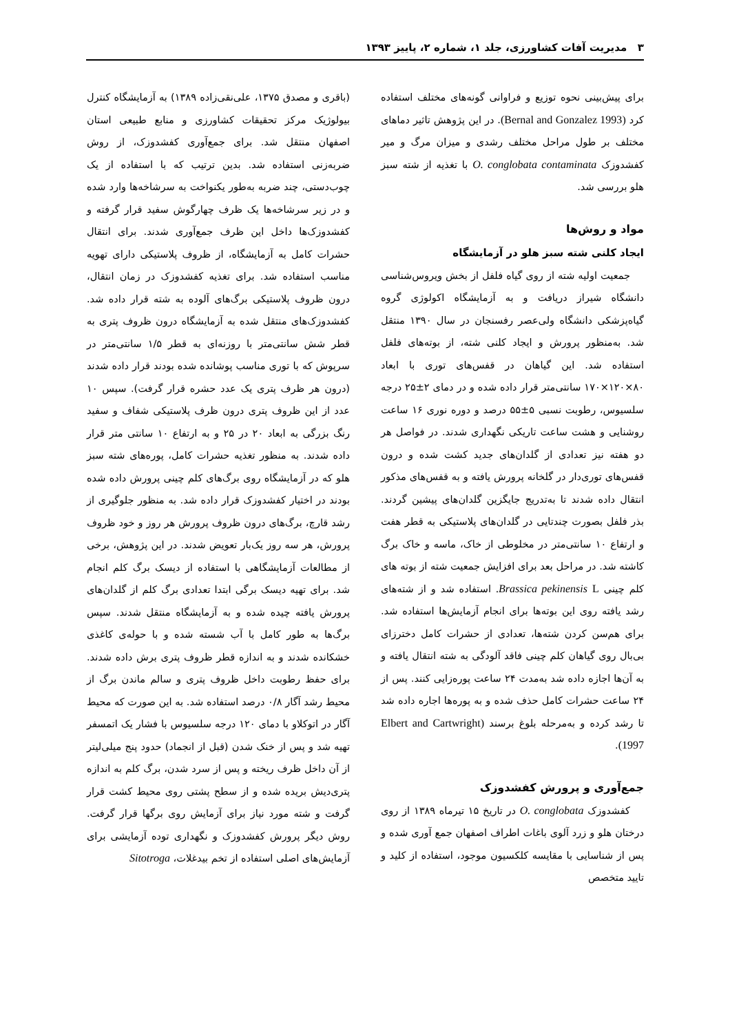۳ مدیریت آفات کشاورزی، جلد ۱، شماره ۲، پاییز ۱۳۹۳
برای پیش‌بینی نحوه توزیع و فراوانی گونه‌های مختلف استفاده کرد (Bernal and Gonzalez 1993). در این پژوهش تاثیر دماهای مختلف بر طول مراحل مختلف رشدی و میزان مرگ و میر کفشدوزک O. conglobata contaminata با تغذیه از شته سبز هلو بررسی شد.
مواد و روش‌ها
ایجاد کلنی شته سبز هلو در آزمایشگاه
جمعیت اولیه شته از روی گیاه فلفل از بخش ویروس‌شناسی دانشگاه شیراز دریافت و به آزمایشگاه اکولوژی گروه گیاه‌پزشکی دانشگاه ولی‌عصر رفسنجان در سال ۱۳۹۰ منتقل شد. به‌منظور پرورش و ایجاد کلنی شته، از بوته‌های فلفل استفاده شد. این گیاهان در قفس‌های توری با ابعاد ۸۰×۱۲۰×۱۷۰ سانتی‌متر قرار داده شده و در دمای ۲±۲۵ درجه سلسیوس، رطوبت نسبی ۵±۵۵ درصد و دوره نوری ۱۶ ساعت روشنایی و هشت ساعت تاریکی نگهداری شدند. در فواصل هر دو هفته نیز تعدادی از گلدان‌های جدید کشت شده و درون قفس‌های توری‌دار در گلخانه پرورش یافته و به قفس‌های مذکور انتقال داده شدند تا به‌تدریج جایگزین گلدان‌های پیشین گردند. بذر فلفل بصورت چندتایی در گلدان‌های پلاستیکی به قطر هفت و ارتفاع ۱۰ سانتی‌متر در مخلوطی از خاک، ماسه و خاک برگ کاشته شد. در مراحل بعد برای افزایش جمعیت شته از بوته های کلم چینی Brassica pekinensis L. استفاده شد و از شته‌های رشد یافته روی این بوته‌ها برای انجام آزمایش‌ها استفاده شد. برای هم‌سن کردن شته‌ها، تعدادی از حشرات کامل دخترزای بی‌بال روی گیاهان کلم چینی فاقد آلودگی به شته انتقال یافته و به آن‌ها اجازه داده شد به‌مدت ۲۴ ساعت پوره‌زایی کنند. پس از ۲۴ ساعت حشرات کامل حذف شده و به پوره‌ها اجاره داده شد تا رشد کرده و به‌مرحله بلوغ برسند (Elbert and Cartwright 1997).
جمع‌آوری و پرورش کفشدوزک
کفشدوزک O. conglobata در تاریخ ۱۵ تیرماه ۱۳۸۹ از روی درختان هلو و زرد آلوی باغات اطراف اصفهان جمع آوری شده و پس از شناسایی با مقایسه کلکسیون موجود، استفاده از کلید و تایید متخصص
(باقری و مصدق ۱۳۷۵، علی‌نقی‌زاده ۱۳۸۹) به آزمایشگاه کنترل بیولوژیک مرکز تحقیقات کشاورزی و منابع طبیعی استان اصفهان منتقل شد. برای جمع‌آوری کفشدوزک، از روش ضربه‌زنی استفاده شد. بدین ترتیب که با استفاده از یک چوب‌دستی، چند ضربه به‌طور یکنواخت به سرشاخه‌ها وارد شده و در زیر سرشاخه‌ها یک ظرف چهارگوش سفید قرار گرفته و کفشدوزک‌ها داخل این ظرف جمع‌آوری شدند. برای انتقال حشرات کامل به آزمایشگاه، از ظروف پلاستیکی دارای تهویه مناسب استفاده شد. برای تغذیه کفشدوزک در زمان انتقال، درون ظروف پلاستیکی برگ‌های آلوده به شته قرار داده شد. کفشدوزک‌های منتقل شده به آزمایشگاه درون ظروف پتری به قطر شش سانتی‌متر با روزنه‌ای به قطر ۱/۵ سانتی‌متر در سرپوش که با توری مناسب پوشانده شده بودند قرار داده شدند (درون هر ظرف پتری یک عدد حشره قرار گرفت). سپس ۱۰ عدد از این ظروف پتری درون ظرف پلاستیکی شفاف و سفید رنگ بزرگی به ابعاد ۲۰ در ۲۵ و به ارتفاع ۱۰ سانتی متر قرار داده شدند. به منظور تغذیه حشرات کامل، پوره‌های شته سبز هلو که در آزمایشگاه روی برگ‌های کلم چینی پرورش داده شده بودند در اختیار کفشدوزک قرار داده شد. به منظور جلوگیری از رشد قارچ، برگ‌های درون ظروف پرورش هر روز و خود ظروف پرورش، هر سه روز یک‌بار تعویض شدند. در این پژوهش، برخی از مطالعات آزمایشگاهی با استفاده از دیسک برگ کلم انجام شد. برای تهیه دیسک برگی ابتدا تعدادی برگ کلم از گلدان‌های پرورش یافته چیده شده و به آزمایشگاه منتقل شدند. سپس برگ‌ها به طور کامل با آب شسته شده و با حوله‌ی کاغذی خشکانده شدند و به اندازه قطر ظروف پتری برش داده شدند. برای حفظ رطوبت داخل ظروف پتری و سالم ماندن برگ از محیط رشد آگار ۰/۸ درصد استفاده شد. به این صورت که محیط آگار در اتوکلاو با دمای ۱۲۰ درجه سلسیوس با فشار یک اتمسفر تهیه شد و پس از خنک شدن (قبل از انجماد) حدود پنج میلی‌لیتر از آن داخل ظرف ریخته و پس از سرد شدن، برگ کلم به اندازه پتری‌دیش بریده شده و از سطح پشتی روی محیط کشت قرار گرفت و شته مورد نیاز برای آزمایش روی برگها قرار گرفت. روش دیگر پرورش کفشدوزک و نگهداری توده آزمایشی برای آزمایش‌های اصلی استفاده از تخم بیدغلات، Sitotroga